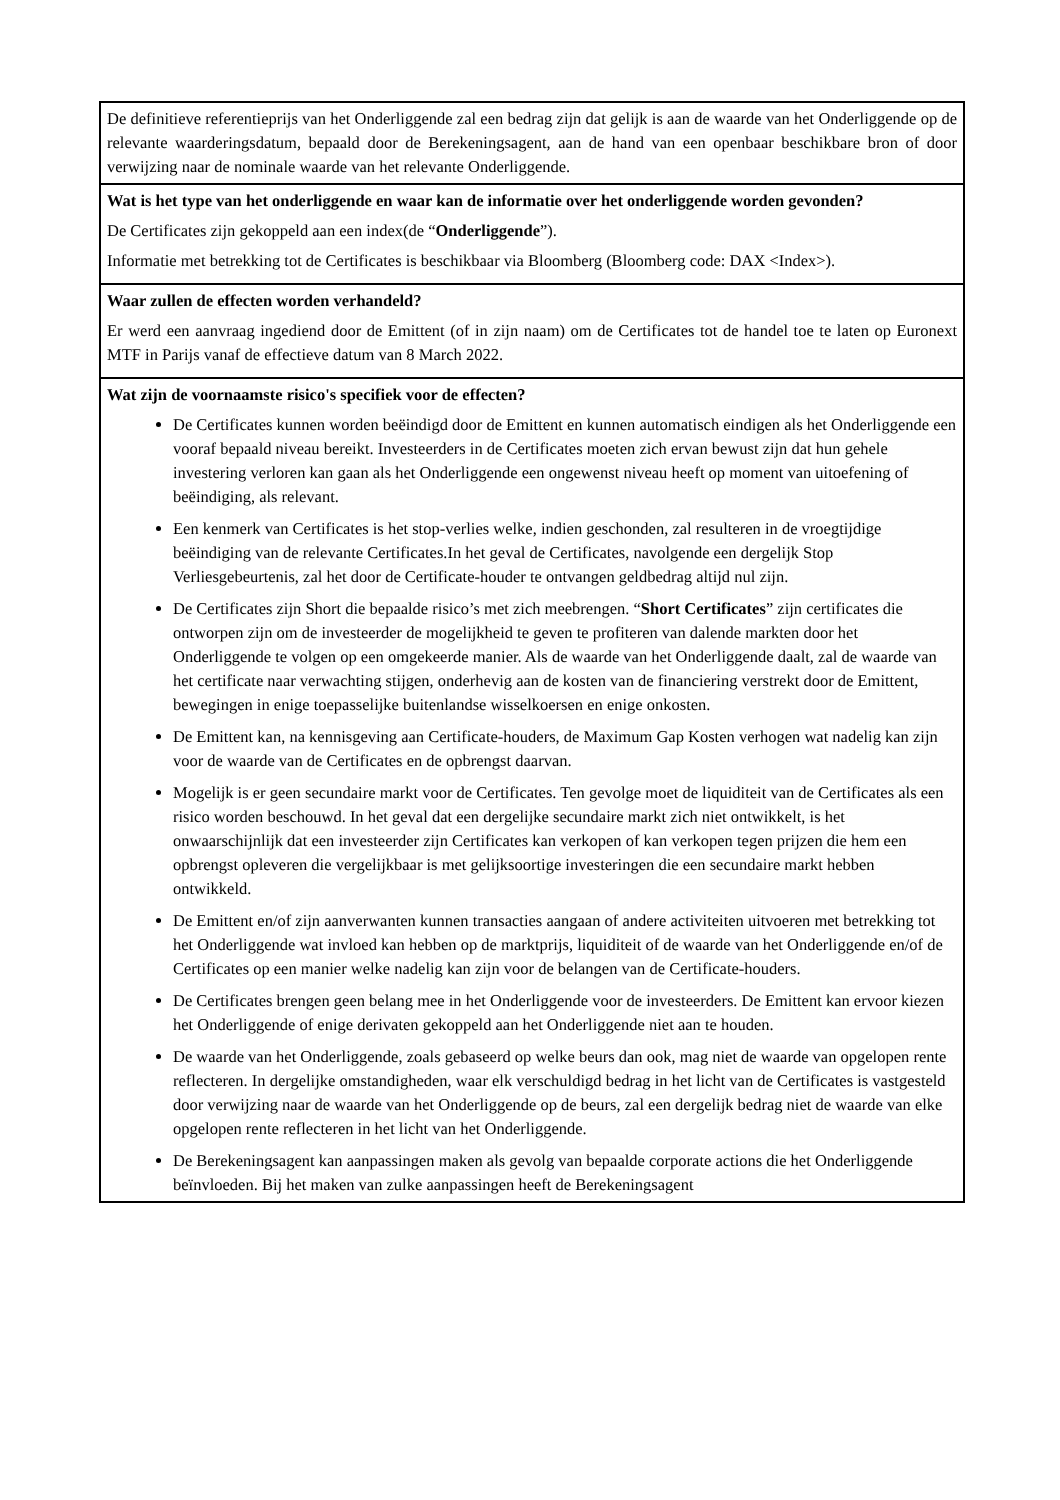| De definitieve referentieprijs van het Onderliggende zal een bedrag zijn dat gelijk is aan de waarde van het Onderliggende op de relevante waarderingsdatum, bepaald door de Berekeningsagent, aan de hand van een openbaar beschikbare bron of door verwijzing naar de nominale waarde van het relevante Onderliggende. |
| Wat is het type van het onderliggende en waar kan de informatie over het onderliggende worden gevonden? De Certificates zijn gekoppeld aan een index(de “ Onderliggende ”). Informatie met betrekking tot de Certificates is beschikbaar via Bloomberg (Bloomberg code: DAX <Index>). |
| Waar zullen de effecten worden verhandeld? Er werd een aanvraag ingediend door de Emittent (of in zijn naam) om de Certificates tot de handel toe te laten op Euronext MTF in Parijs vanaf de effectieve datum van 8 March 2022. |
| Wat zijn de voornaamste risico's specifiek voor de effecten? De Certificates kunnen worden beëindigd door de Emittent en kunnen automatisch eindigen als het Onderliggende een vooraf bepaald niveau bereikt. Investeerders in de Certificates moeten zich ervan bewust zijn dat hun gehele investering verloren kan gaan als het Onderliggende een ongewenst niveau heeft op moment van uitoefening of beëindiging, als relevant. Een kenmerk van Certificates is het stop-verlies welke, indien geschonden, zal resulteren in de vroegtijdige beëindiging van de relevante Certificates.In het geval de Certificates, navolgende een dergelijk Stop Verliesgebeurtenis, zal het door de Certificate-houder te ontvangen geldbedrag altijd nul zijn. De Certificates zijn Short die bepaalde risico’s met zich meebrengen. “ Short Certificates ” zijn certificates die ontworpen zijn om de investeerder de mogelijkheid te geven te profiteren van dalende markten door het Onderliggende te volgen op een omgekeerde manier. Als de waarde van het Onderliggende daalt, zal de waarde van het certificate naar verwachting stijgen, onderhevig aan de kosten van de financiering verstrekt door de Emittent, bewegingen in enige toepasselijke buitenlandse wisselkoersen en enige onkosten. De Emittent kan, na kennisgeving aan Certificate-houders, de Maximum Gap Kosten verhogen wat nadelig kan zijn voor de waarde van de Certificates en de opbrengst daarvan. Mogelijk is er geen secundaire markt voor de Certificates. Ten gevolge moet de liquiditeit van de Certificates als een risico worden beschouwd. In het geval dat een dergelijke secundaire markt zich niet ontwikkelt, is het onwaarschijnlijk dat een investeerder zijn Certificates kan verkopen of kan verkopen tegen prijzen die hem een opbrengst opleveren die vergelijkbaar is met gelijksoortige investeringen die een secundaire markt hebben ontwikkeld. De Emittent en/of zijn aanverwanten kunnen transacties aangaan of andere activiteiten uitvoeren met betrekking tot het Onderliggende wat invloed kan hebben op de marktprijs, liquiditeit of de waarde van het Onderliggende en/of de Certificates op een manier welke nadelig kan zijn voor de belangen van de Certificate-houders. De Certificates brengen geen belang mee in het Onderliggende voor de investeerders. De Emittent kan ervoor kiezen het Onderliggende of enige derivaten gekoppeld aan het Onderliggende niet aan te houden. De waarde van het Onderliggende, zoals gebaseerd op welke beurs dan ook, mag niet de waarde van opgelopen rente reflecteren. In dergelijke omstandigheden, waar elk verschuldigd bedrag in het licht van de Certificates is vastgesteld door verwijzing naar de waarde van het Onderliggende op de beurs, zal een dergelijk bedrag niet de waarde van elke opgelopen rente reflecteren in het licht van het Onderliggende. De Berekeningsagent kan aanpassingen maken als gevolg van bepaalde corporate actions die het Onderliggende beïnvloeden. Bij het maken van zulke aanpassingen heeft de Berekeningsagent |